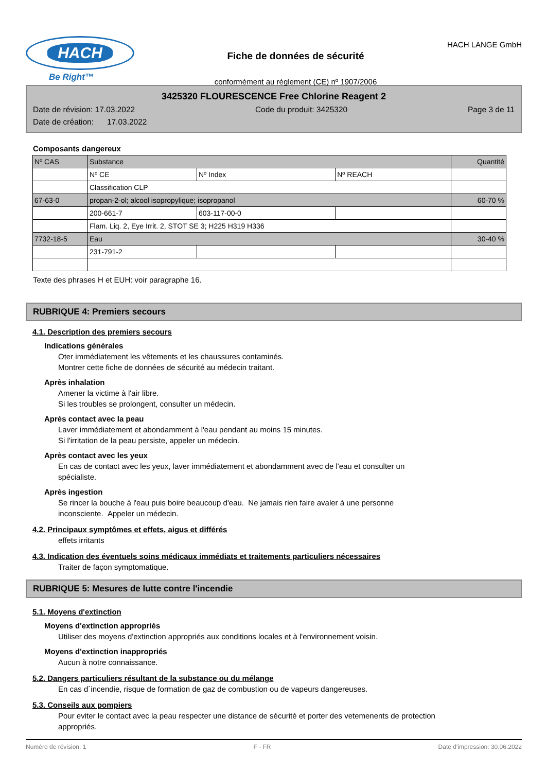HACH
Be Right™
Fiche de données de sécurité
conformément au règlement (CE) nº 1907/2006
HACH LANGE GmbH
3425320 FLOURESCENCE Free Chlorine Reagent 2
Date de révision: 17.03.2022 Code du produit: 3425320 Page 3 de 11
Date de création: 17.03.2022
Composants dangereux
| Nº CAS | Substance | | | Quantité |
| --- | --- | --- | --- | --- |
| | Nº CE | Nº Index | Nº REACH | |
| | Classification CLP | | | |
| 67-63-0 | propan-2-ol; alcool isopropylique; isopropanol | | | 60-70 % |
| | 200-661-7 | 603-117-00-0 | | |
| | Flam. Liq. 2, Eye Irrit. 2, STOT SE 3; H225 H319 H336 | | | |
| 7732-18-5 | Eau | | | 30-40 % |
| | 231-791-2 | | | |
Texte des phrases H et EUH: voir paragraphe 16.
RUBRIQUE 4: Premiers secours
4.1. Description des premiers secours
Indications générales
Oter immédiatement les vêtements et les chaussures contaminés.
Montrer cette fiche de données de sécurité au médecin traitant.
Après inhalation
Amener la victime à l'air libre.
Si les troubles se prolongent, consulter un médecin.
Après contact avec la peau
Laver immédiatement et abondamment à l'eau pendant au moins 15 minutes.
Si l'irritation de la peau persiste, appeler un médecin.
Après contact avec les yeux
En cas de contact avec les yeux, laver immédiatement et abondamment avec de l'eau et consulter un
spécialiste.
Après ingestion
Se rincer la bouche à l'eau puis boire beaucoup d'eau. Ne jamais rien faire avaler à une personne
inconsciente. Appeler un médecin.
4.2. Principaux symptômes et effets, aigus et différés
effets irritants
4.3. Indication des éventuels soins médicaux immédiats et traitements particuliers nécessaires
Traiter de façon symptomatique.
RUBRIQUE 5: Mesures de lutte contre l'incendie
5.1. Moyens d'extinction
Moyens d'extinction appropriés
Utiliser des moyens d'extinction appropriés aux conditions locales et à l'environnement voisin.
Moyens d'extinction inappropriés
Aucun à notre connaissance.
5.2. Dangers particuliers résultant de la substance ou du mélange
En cas d´incendie, risque de formation de gaz de combustion ou de vapeurs dangereuses.
5.3. Conseils aux pompiers
Pour eviter le contact avec la peau respecter une distance de sécurité et porter des vetemenents de protection
appropriés.
Numéro de révision: 1 F - FR Date d'impression: 30.06.2022